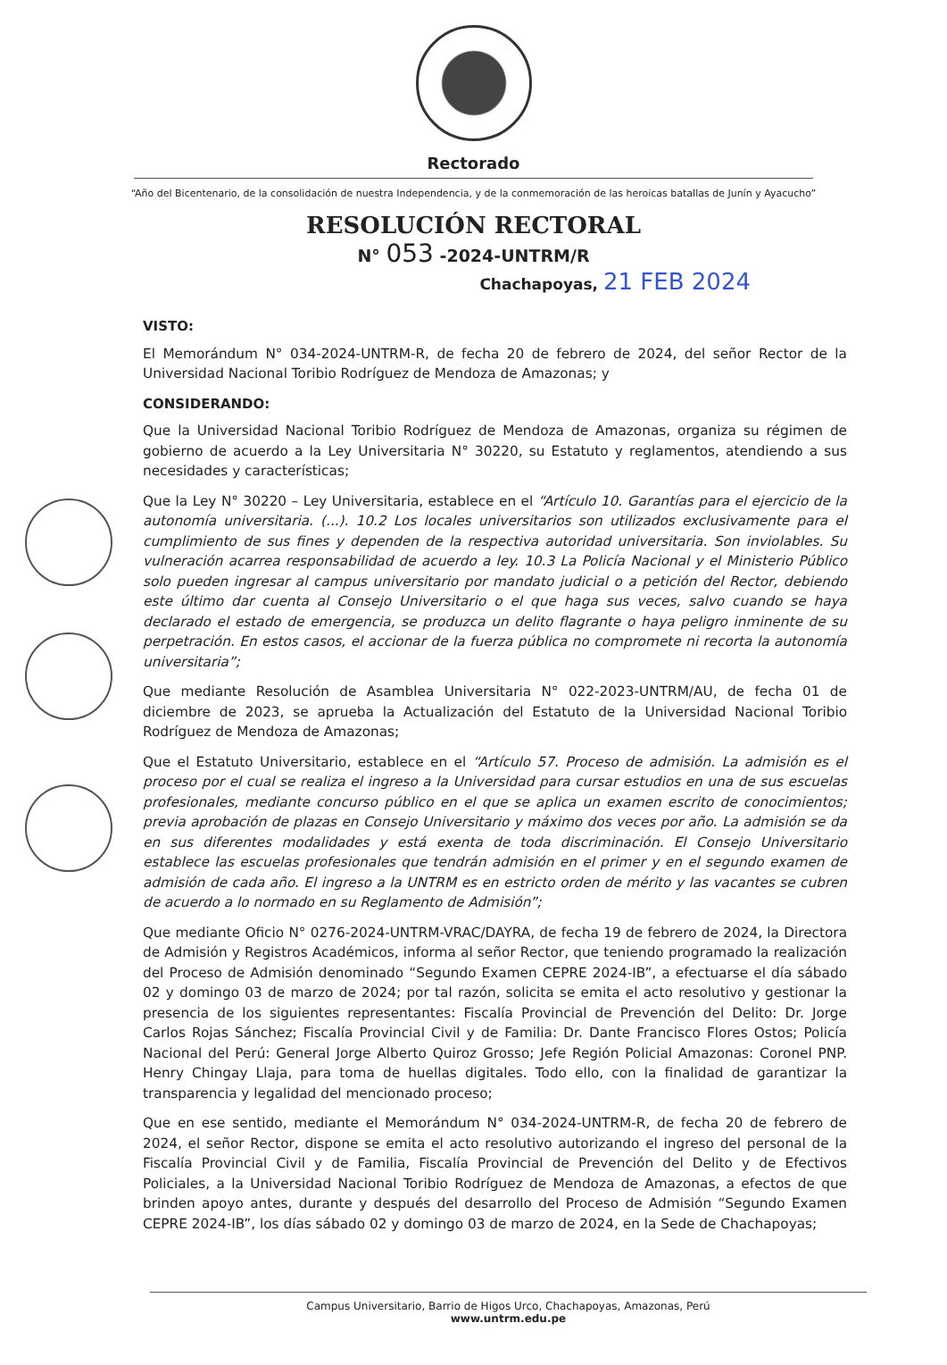Rectorado
“Año del Bicentenario, de la consolidación de nuestra Independencia, y de la conmemoración de las heroicas batallas de Junín y Ayacucho”
RESOLUCIÓN RECTORAL
N° 053 -2024-UNTRM/R
Chachapoyas, 21 FEB 2024
VISTO:
El Memorándum N° 034-2024-UNTRM-R, de fecha 20 de febrero de 2024, del señor Rector de la Universidad Nacional Toribio Rodríguez de Mendoza de Amazonas; y
CONSIDERANDO:
Que la Universidad Nacional Toribio Rodríguez de Mendoza de Amazonas, organiza su régimen de gobierno de acuerdo a la Ley Universitaria N° 30220, su Estatuto y reglamentos, atendiendo a sus necesidades y características;
Que la Ley N° 30220 – Ley Universitaria, establece en el “Artículo 10. Garantías para el ejercicio de la autonomía universitaria. (...). 10.2 Los locales universitarios son utilizados exclusivamente para el cumplimiento de sus fines y dependen de la respectiva autoridad universitaria. Son inviolables. Su vulneración acarrea responsabilidad de acuerdo a ley. 10.3 La Policía Nacional y el Ministerio Público solo pueden ingresar al campus universitario por mandato judicial o a petición del Rector, debiendo este último dar cuenta al Consejo Universitario o el que haga sus veces, salvo cuando se haya declarado el estado de emergencia, se produzca un delito flagrante o haya peligro inminente de su perpetración. En estos casos, el accionar de la fuerza pública no compromete ni recorta la autonomía universitaria”;
Que mediante Resolución de Asamblea Universitaria N° 022-2023-UNTRM/AU, de fecha 01 de diciembre de 2023, se aprueba la Actualización del Estatuto de la Universidad Nacional Toribio Rodríguez de Mendoza de Amazonas;
Que el Estatuto Universitario, establece en el “Artículo 57. Proceso de admisión. La admisión es el proceso por el cual se realiza el ingreso a la Universidad para cursar estudios en una de sus escuelas profesionales, mediante concurso público en el que se aplica un examen escrito de conocimientos; previa aprobación de plazas en Consejo Universitario y máximo dos veces por año. La admisión se da en sus diferentes modalidades y está exenta de toda discriminación. El Consejo Universitario establece las escuelas profesionales que tendrán admisión en el primer y en el segundo examen de admisión de cada año. El ingreso a la UNTRM es en estricto orden de mérito y las vacantes se cubren de acuerdo a lo normado en su Reglamento de Admisión”;
Que mediante Oficio N° 0276-2024-UNTRM-VRAC/DAYRA, de fecha 19 de febrero de 2024, la Directora de Admisión y Registros Académicos, informa al señor Rector, que teniendo programado la realización del Proceso de Admisión denominado “Segundo Examen CEPRE 2024-IB”, a efectuarse el día sábado 02 y domingo 03 de marzo de 2024; por tal razón, solicita se emita el acto resolutivo y gestionar la presencia de los siguientes representantes: Fiscalía Provincial de Prevención del Delito: Dr. Jorge Carlos Rojas Sánchez; Fiscalía Provincial Civil y de Familia: Dr. Dante Francisco Flores Ostos; Policía Nacional del Perú: General Jorge Alberto Quiroz Grosso; Jefe Región Policial Amazonas: Coronel PNP. Henry Chingay Llaja, para toma de huellas digitales. Todo ello, con la finalidad de garantizar la transparencia y legalidad del mencionado proceso;
Que en ese sentido, mediante el Memorándum N° 034-2024-UNTRM-R, de fecha 20 de febrero de 2024, el señor Rector, dispone se emita el acto resolutivo autorizando el ingreso del personal de la Fiscalía Provincial Civil y de Familia, Fiscalía Provincial de Prevención del Delito y de Efectivos Policiales, a la Universidad Nacional Toribio Rodríguez de Mendoza de Amazonas, a efectos de que brinden apoyo antes, durante y después del desarrollo del Proceso de Admisión “Segundo Examen CEPRE 2024-IB”, los días sábado 02 y domingo 03 de marzo de 2024, en la Sede de Chachapoyas;
Campus Universitario, Barrio de Higos Urco, Chachapoyas, Amazonas, Perú
www.untrm.edu.pe